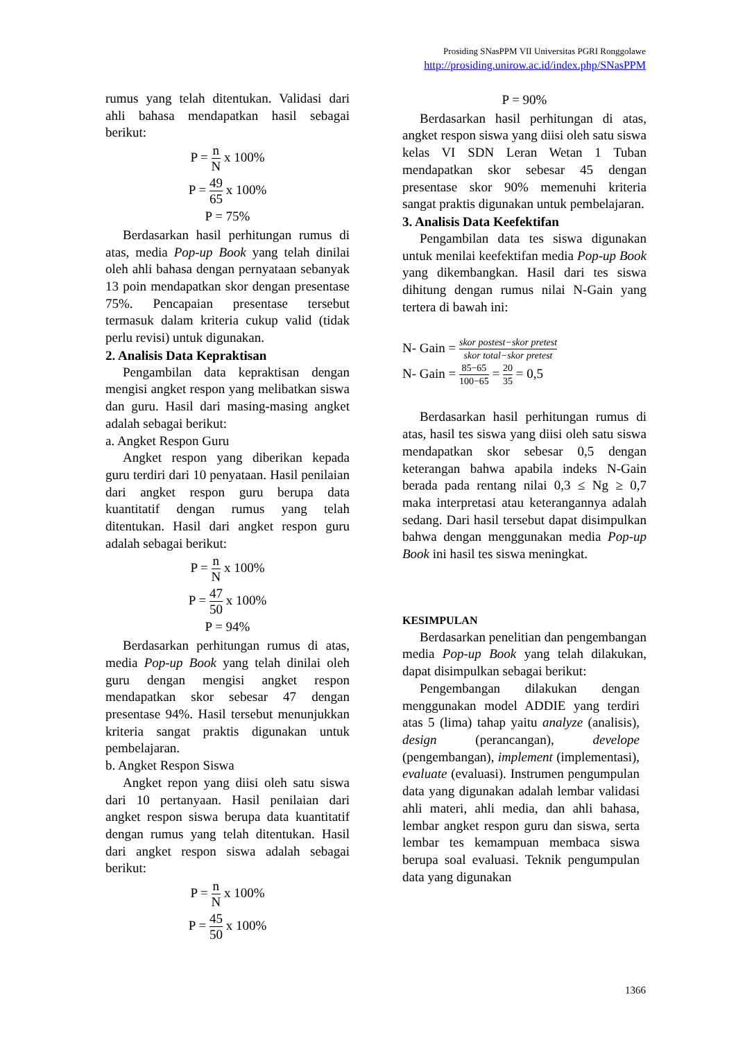Prosiding SNasPPM VII Universitas PGRI Ronggolawe
http://prosiding.unirow.ac.id/index.php/SNasPPM
rumus yang telah ditentukan. Validasi dari ahli bahasa mendapatkan hasil sebagai berikut:
P = n N x 100%
P = 49 65 x 100%
P = 75%
Berdasarkan hasil perhitungan rumus di atas, media Pop-up Book yang telah dinilai oleh ahli bahasa dengan pernyataan sebanyak 13 poin mendapatkan skor dengan presentase 75%. Pencapaian presentase tersebut termasuk dalam kriteria cukup valid (tidak perlu revisi) untuk digunakan.
2. Analisis Data Kepraktisan
Pengambilan data kepraktisan dengan mengisi angket respon yang melibatkan siswa dan guru. Hasil dari masing-masing angket adalah sebagai berikut:
a. Angket Respon Guru
Angket respon yang diberikan kepada guru terdiri dari 10 penyataan. Hasil penilaian dari angket respon guru berupa data kuantitatif dengan rumus yang telah ditentukan. Hasil dari angket respon guru adalah sebagai berikut:
P = n N x 100%
P = 47 50 x 100%
P = 94%
Berdasarkan perhitungan rumus di atas, media Pop-up Book yang telah dinilai oleh guru dengan mengisi angket respon mendapatkan skor sebesar 47 dengan presentase 94%. Hasil tersebut menunjukkan kriteria sangat praktis digunakan untuk pembelajaran.
b. Angket Respon Siswa
Angket repon yang diisi oleh satu siswa dari 10 pertanyaan. Hasil penilaian dari angket respon siswa berupa data kuantitatif dengan rumus yang telah ditentukan. Hasil dari angket respon siswa adalah sebagai berikut:
P = n N x 100%
P = 45 50 x 100%
P = 90%
Berdasarkan hasil perhitungan di atas, angket respon siswa yang diisi oleh satu siswa kelas VI SDN Leran Wetan 1 Tuban mendapatkan skor sebesar 45 dengan presentase skor 90% memenuhi kriteria sangat praktis digunakan untuk pembelajaran.
3. Analisis Data Keefektifan
Pengambilan data tes siswa digunakan untuk menilai keefektifan media Pop-up Book yang dikembangkan. Hasil dari tes siswa dihitung dengan rumus nilai N-Gain yang tertera di bawah ini:
N- Gain = skor postest−skor pretest skor total−skor pretest
N- Gain = 85−65 100−65 = 20 35 = 0,5
Berdasarkan hasil perhitungan rumus di atas, hasil tes siswa yang diisi oleh satu siswa mendapatkan skor sebesar 0,5 dengan keterangan bahwa apabila indeks N-Gain berada pada rentang nilai 0,3 ≤ Ng ≥ 0,7 maka interpretasi atau keterangannya adalah sedang. Dari hasil tersebut dapat disimpulkan bahwa dengan menggunakan media Pop-up Book ini hasil tes siswa meningkat.
KESIMPULAN
Berdasarkan penelitian dan pengembangan media Pop-up Book yang telah dilakukan, dapat disimpulkan sebagai berikut:
Pengembangan dilakukan dengan menggunakan model ADDIE yang terdiri atas 5 (lima) tahap yaitu analyze (analisis), design (perancangan), develope (pengembangan), implement (implementasi), evaluate (evaluasi). Instrumen pengumpulan data yang digunakan adalah lembar validasi ahli materi, ahli media, dan ahli bahasa, lembar angket respon guru dan siswa, serta lembar tes kemampuan membaca siswa berupa soal evaluasi. Teknik pengumpulan data yang digunakan
1366